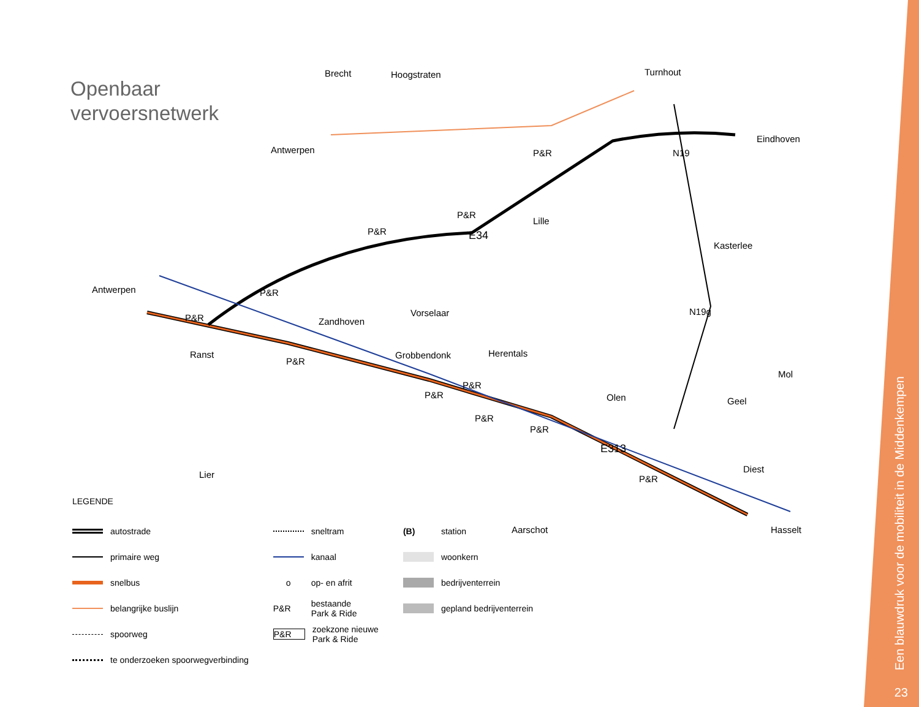Openbaar
vervoersnetwerk
Brecht
Hoogstraten
Turnhout
Eindhoven
Antwerpen
Antwerpen
Lier
Aarschot
Hasselt
Diest
Mol
E34
E313
N19
N19g
Lille
Kasterlee
Zandhoven
Vorselaar
Ranst
Grobbendonk
Herentals
Olen
Geel
P&R
P&R
P&R
P&R
P&R
P&R
P&R
P&R
P&R
P&R
P&R
LEGENDE
autostrade
primaire weg
snelbus
belangrijke buslijn
spoorweg
te onderzoeken spoorwegverbinding
sneltram
kanaal
o op- en afrit
P&R bestaande
Park & Ride
P&R zoekzone nieuwe
Park & Ride
(B) station
woonkern
bedrijventerrein
gepland bedrijventerrein
Een blauwdruk voor de mobiliteit in de Middenkempen
23